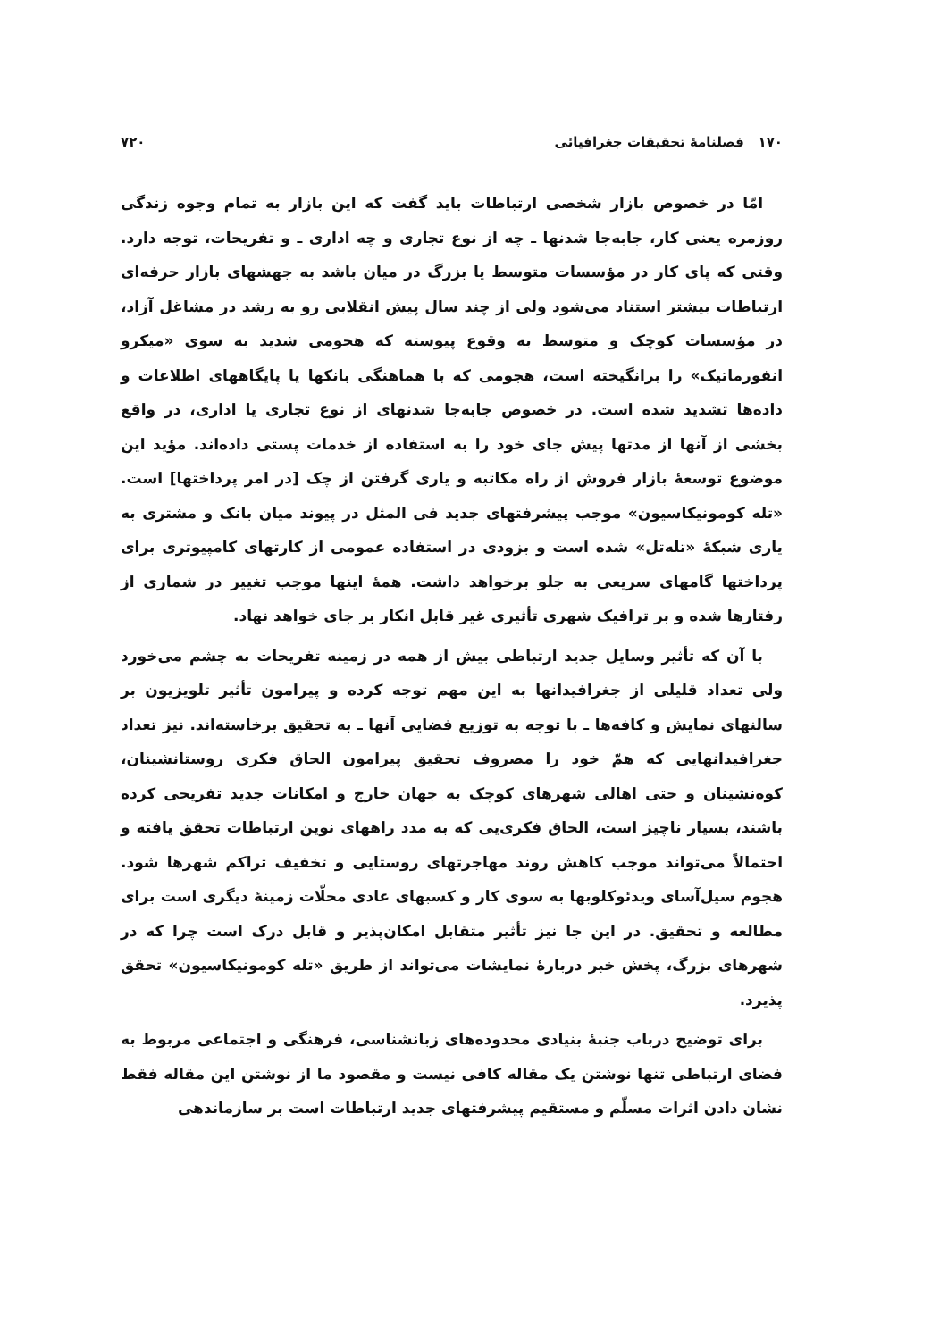۱۷۰ فصلنامهٔ تحقیقات جغرافیائی ۷۲۰
امّا در خصوص بازار شخصی ارتباطات باید گفت که این بازار به تمام وجوه زندگی روزمره یعنی کار، جابه‌جا شدنها ـ چه از نوع تجاری و چه اداری ـ و تفریحات، توجه دارد. وقتی که پای کار در مؤسسات متوسط یا بزرگ در میان باشد به جهشهای بازار حرفه‌ای ارتباطات بیشتر استناد می‌شود ولی از چند سال پیش انقلابی رو به رشد در مشاغل آزاد، در مؤسسات کوچک و متوسط به وقوع پیوسته که هجومی شدید به سوی «میکرو انفورماتیک» را برانگیخته است، هجومی که با هماهنگی بانکها یا پایگاههای اطلاعات و داده‌ها تشدید شده است. در خصوص جابه‌جا شدنهای از نوع تجاری یا اداری، در واقع بخشی از آنها از مدتها پیش جای خود را به استفاده از خدمات پستی داده‌اند. مؤید این موضوع توسعهٔ بازار فروش از راه مکاتبه و یاری گرفتن از چک [در امر پرداختها] است. «تله کومونیکاسیون» موجب پیشرفتهای جدید فی المثل در پیوند میان بانک و مشتری به یاری شبکهٔ «تله‌تل» شده است و بزودی در استفاده عمومی از کارتهای کامپیوتری برای پرداختها گامهای سریعی به جلو برخواهد داشت. همهٔ اینها موجب تغییر در شماری از رفتارها شده و بر ترافیک شهری تأثیری غیر قابل انکار بر جای خواهد نهاد.
با آن که تأثیر وسایل جدید ارتباطی بیش از همه در زمینه تفریحات به چشم می‌خورد ولی تعداد قلیلی از جغرافیدانها به این مهم توجه کرده و پیرامون تأثیر تلویزیون بر سالنهای نمایش و کافه‌ها ـ با توجه به توزیع فضایی آنها ـ به تحقیق برخاسته‌اند. نیز تعداد جغرافیدانهایی که همّ خود را مصروف تحقیق پیرامون الحاق فکری روستانشینان، کوه‌نشینان و حتی اهالی شهرهای کوچک به جهان خارج و امکانات جدید تفریحی کرده باشند، بسیار ناچیز است، الحاق فکری‌یی که به مدد راههای نوین ارتباطات تحقق یافته و احتمالاً می‌تواند موجب کاهش روند مهاجرتهای روستایی و تخفیف تراکم شهرها شود. هجوم سیل‌آسای ویدئوکلوبها به سوی کار و کسبهای عادی محلّات زمینهٔ دیگری است برای مطالعه و تحقیق. در این جا نیز تأثیر متقابل امکان‌پذیر و قابل درک است چرا که در شهرهای بزرگ، پخش خبر دربارهٔ نمایشات می‌تواند از طریق «تله کومونیکاسیون» تحقق پذیرد.
برای توضیح درباب جنبهٔ بنیادی محدوده‌های زبانشناسی، فرهنگی و اجتماعی مربوط به فضای ارتباطی تنها نوشتن یک مقاله کافی نیست و مقصود ما از نوشتن این مقاله فقط نشان دادن اثرات مسلّم و مستقیم پیشرفتهای جدید ارتباطات است بر سازماندهی